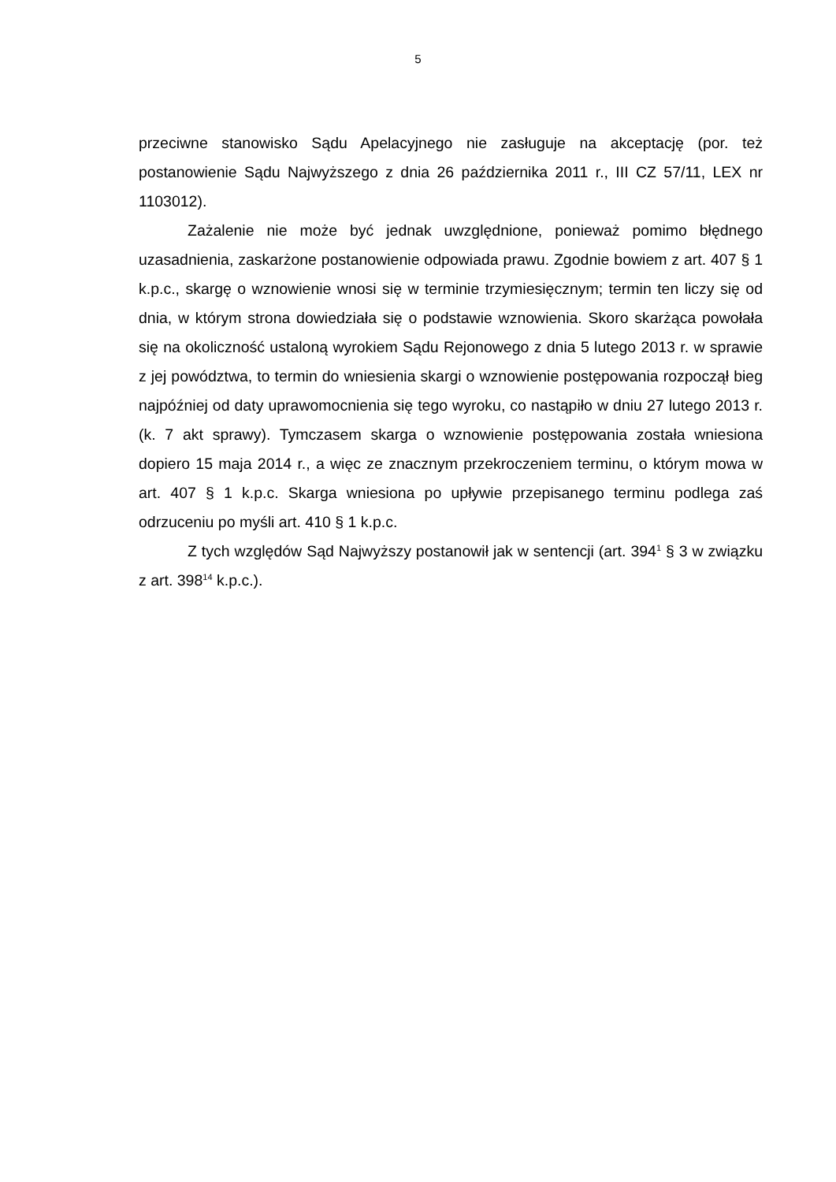5
przeciwne stanowisko Sądu Apelacyjnego nie zasługuje na akceptację (por. też postanowienie Sądu Najwyższego z dnia 26 października 2011 r., III CZ 57/11, LEX nr 1103012).
Zażalenie nie może być jednak uwzględnione, ponieważ pomimo błędnego uzasadnienia, zaskarżone postanowienie odpowiada prawu. Zgodnie bowiem z art. 407 § 1 k.p.c., skargę o wznowienie wnosi się w terminie trzymiesięcznym; termin ten liczy się od dnia, w którym strona dowiedziała się o podstawie wznowienia. Skoro skarżąca powołała się na okoliczność ustaloną wyrokiem Sądu Rejonowego z dnia 5 lutego 2013 r. w sprawie z jej powództwa, to termin do wniesienia skargi o wznowienie postępowania rozpoczął bieg najpóźniej od daty uprawomocnienia się tego wyroku, co nastąpiło w dniu 27 lutego 2013 r. (k. 7 akt sprawy). Tymczasem skarga o wznowienie postępowania została wniesiona dopiero 15 maja 2014 r., a więc ze znacznym przekroczeniem terminu, o którym mowa w art. 407 § 1 k.p.c. Skarga wniesiona po upływie przepisanego terminu podlega zaś odrzuceniu po myśli art. 410 § 1 k.p.c.
Z tych względów Sąd Najwyższy postanowił jak w sentencji (art. 394<sup>1</sup> § 3 w związku z art. 398<sup>14</sup> k.p.c.).